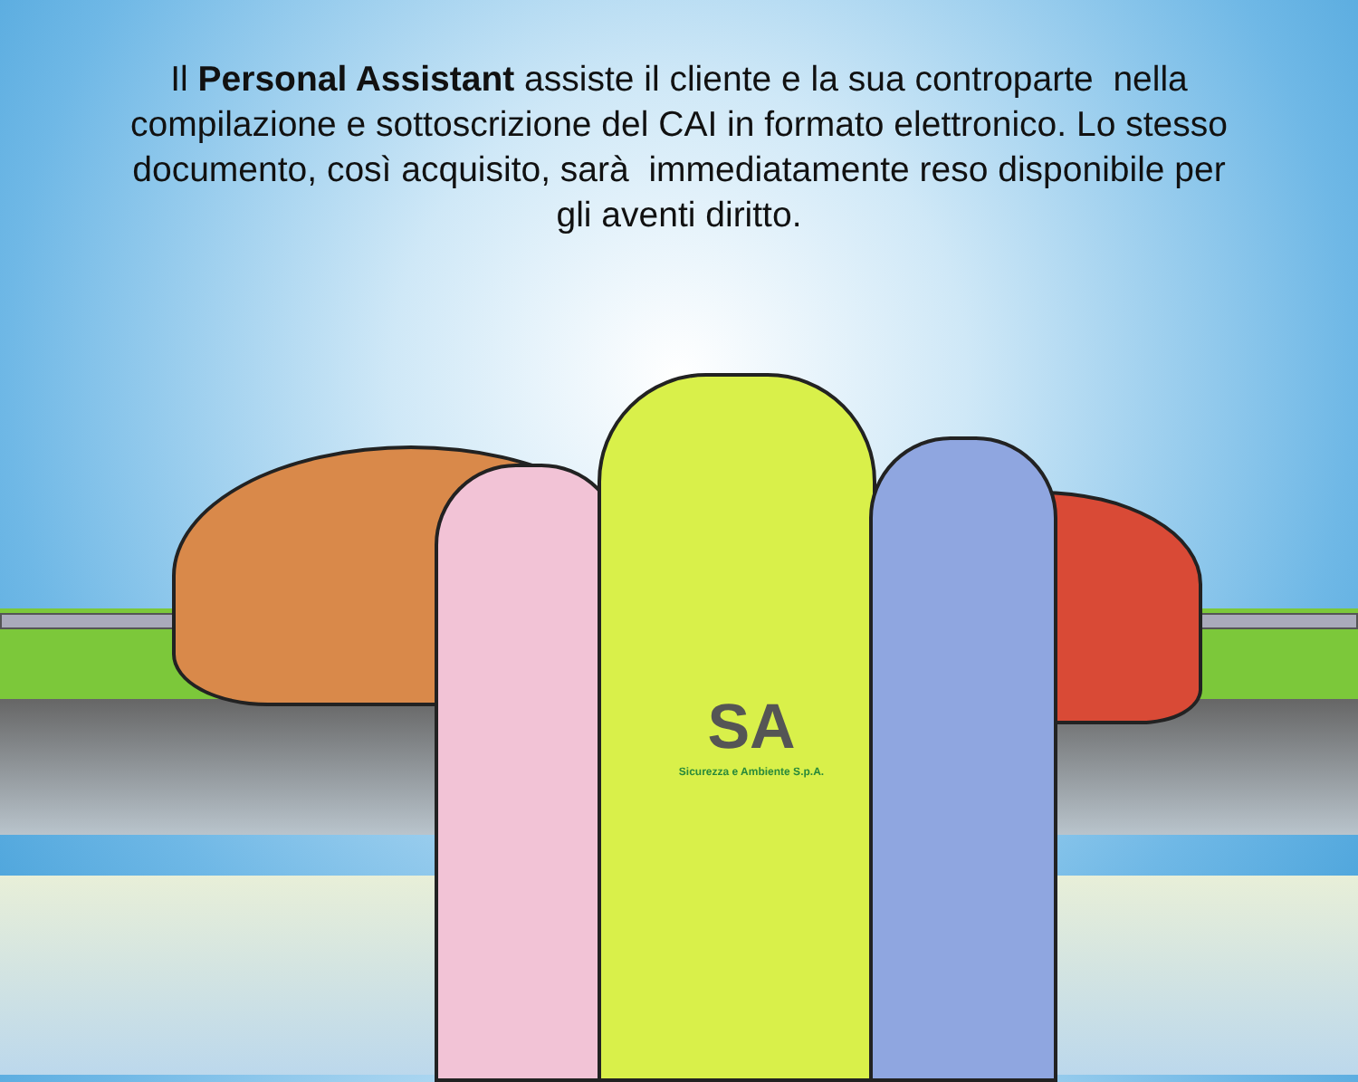Il Personal Assistant assiste il cliente e la sua controparte nella compilazione e sottoscrizione del CAI in formato elettronico. Lo stesso documento, così acquisito, sarà immediatamente reso disponibile per gli aventi diritto.
SA
Sicurezza e Ambiente S.p.A.